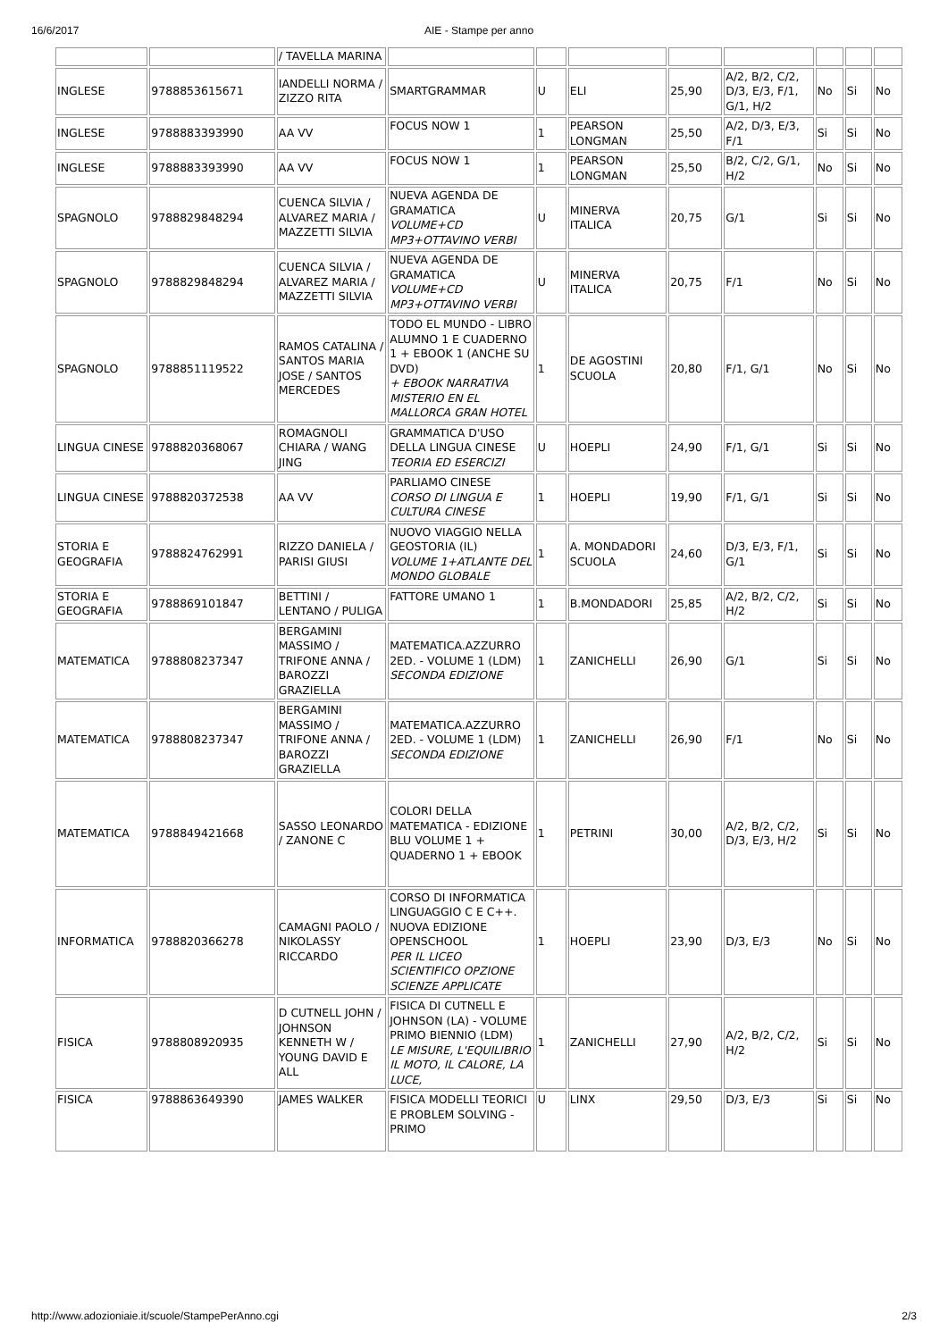16/6/2017 AIE - Stampe per anno
| | | / TAVELLA MARINA | | | | | | | | |
| INGLESE | 9788853615671 | IANDELLI NORMA / ZIZZO RITA | SMARTGRAMMAR | U | ELI | 25,90 | A/2, B/2, C/2, D/3, E/3, F/1, G/1, H/2 | No | Si | No |
| INGLESE | 9788883393990 | AA VV | FOCUS NOW 1 | 1 | PEARSON LONGMAN | 25,50 | A/2, D/3, E/3, F/1 | Si | Si | No |
| INGLESE | 9788883393990 | AA VV | FOCUS NOW 1 | 1 | PEARSON LONGMAN | 25,50 | B/2, C/2, G/1, H/2 | No | Si | No |
| SPAGNOLO | 9788829848294 | CUENCA SILVIA / ALVAREZ MARIA / MAZZETTI SILVIA | NUEVA AGENDA DE GRAMATICA VOLUME+CD MP3+OTTAVINO VERBI | U | MINERVA ITALICA | 20,75 | G/1 | Si | Si | No |
| SPAGNOLO | 9788829848294 | CUENCA SILVIA / ALVAREZ MARIA / MAZZETTI SILVIA | NUEVA AGENDA DE GRAMATICA VOLUME+CD MP3+OTTAVINO VERBI | U | MINERVA ITALICA | 20,75 | F/1 | No | Si | No |
| SPAGNOLO | 9788851119522 | RAMOS CATALINA / SANTOS MARIA JOSE / SANTOS MERCEDES | TODO EL MUNDO - LIBRO ALUMNO 1 E CUADERNO 1 + EBOOK 1 (ANCHE SU DVD) + EBOOK NARRATIVA MISTERIO EN EL MALLORCA GRAN HOTEL | 1 | DE AGOSTINI SCUOLA | 20,80 | F/1, G/1 | No | Si | No |
| LINGUA CINESE | 9788820368067 | ROMAGNOLI CHIARA / WANG JING | GRAMMATICA D'USO DELLA LINGUA CINESE TEORIA ED ESERCIZI | U | HOEPLI | 24,90 | F/1, G/1 | Si | Si | No |
| LINGUA CINESE | 9788820372538 | AA VV | PARLIAMO CINESE CORSO DI LINGUA E CULTURA CINESE | 1 | HOEPLI | 19,90 | F/1, G/1 | Si | Si | No |
| STORIA E GEOGRAFIA | 9788824762991 | RIZZO DANIELA / PARISI GIUSI | NUOVO VIAGGIO NELLA GEOSTORIA (IL) VOLUME 1+ATLANTE DEL MONDO GLOBALE | 1 | A. MONDADORI SCUOLA | 24,60 | D/3, E/3, F/1, G/1 | Si | Si | No |
| STORIA E GEOGRAFIA | 9788869101847 | BETTINI / LENTANO / PULIGA | FATTORE UMANO 1 | 1 | B.MONDADORI | 25,85 | A/2, B/2, C/2, H/2 | Si | Si | No |
| MATEMATICA | 9788808237347 | BERGAMINI MASSIMO / TRIFONE ANNA / BAROZZI GRAZIELLA | MATEMATICA.AZZURRO 2ED. - VOLUME 1 (LDM) SECONDA EDIZIONE | 1 | ZANICHELLI | 26,90 | G/1 | Si | Si | No |
| MATEMATICA | 9788808237347 | BERGAMINI MASSIMO / TRIFONE ANNA / BAROZZI GRAZIELLA | MATEMATICA.AZZURRO 2ED. - VOLUME 1 (LDM) SECONDA EDIZIONE | 1 | ZANICHELLI | 26,90 | F/1 | No | Si | No |
| MATEMATICA | 9788849421668 | SASSO LEONARDO / ZANONE C | COLORI DELLA MATEMATICA - EDIZIONE BLU VOLUME 1 + QUADERNO 1 + EBOOK | 1 | PETRINI | 30,00 | A/2, B/2, C/2, D/3, E/3, H/2 | Si | Si | No |
| INFORMATICA | 9788820366278 | CAMAGNI PAOLO / NIKOLASSY RICCARDO | CORSO DI INFORMATICA LINGUAGGIO C E C++. NUOVA EDIZIONE OPENSCHOOL PER IL LICEO SCIENTIFICO OPZIONE SCIENZE APPLICATE | 1 | HOEPLI | 23,90 | D/3, E/3 | No | Si | No |
| FISICA | 9788808920935 | D CUTNELL JOHN / JOHNSON KENNETH W / YOUNG DAVID E ALL | FISICA DI CUTNELL E JOHNSON (LA) - VOLUME PRIMO BIENNIO (LDM) LE MISURE, L'EQUILIBRIO IL MOTO, IL CALORE, LA LUCE, | 1 | ZANICHELLI | 27,90 | A/2, B/2, C/2, H/2 | Si | Si | No |
| FISICA | 9788863649390 | JAMES WALKER | FISICA MODELLI TEORICI E PROBLEM SOLVING - PRIMO | U | LINX | 29,50 | D/3, E/3 | Si | Si | No |
http://www.adozioniaie.it/scuole/StampePerAnno.cgi
2/3